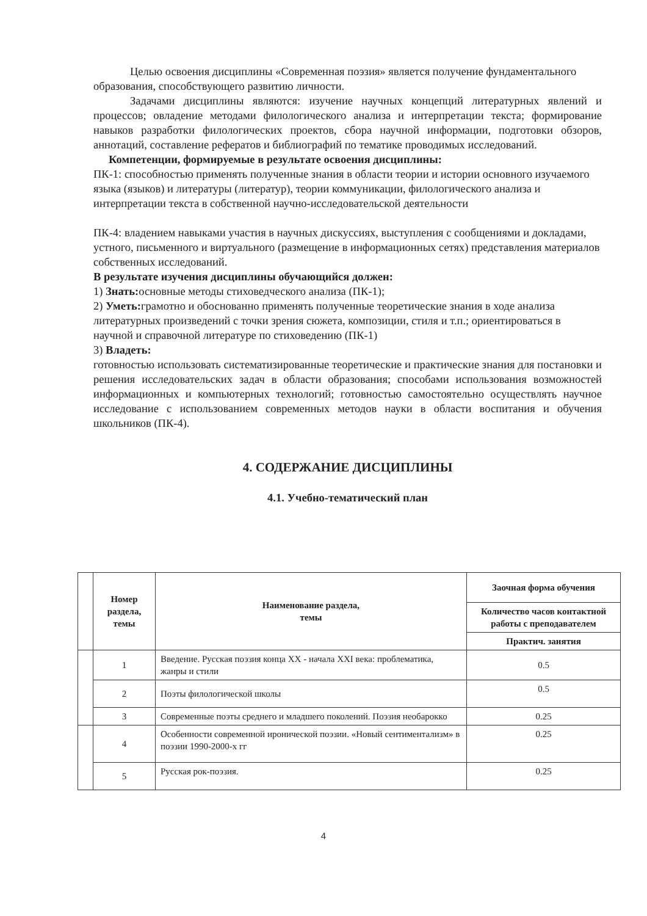Целью освоения дисциплины «Современная поэзия» является получение фундаментального образования, способствующего развитию личности.
Задачами дисциплины являются: изучение научных концепций литературных явлений и процессов; овладение методами филологического анализа и интерпретации текста; формирование навыков разработки филологических проектов, сбора научной информации, подготовки обзоров, аннотаций, составление рефератов и библиографий по тематике проводимых исследований.
Компетенции, формируемые в результате освоения дисциплины:
ПК-1: способностью применять полученные знания в области теории и истории основного изучаемого языка (языков) и литературы (литератур), теории коммуникации, филологического анализа и интерпретации текста в собственной научно-исследовательской деятельности
ПК-4: владением навыками участия в научных дискуссиях, выступления с сообщениями и докладами, устного, письменного и виртуального (размещение в информационных сетях) представления материалов собственных исследований.
В результате изучения дисциплины обучающийся должен:
1) Знать: основные методы стиховедческого анализа (ПК-1);
2) Уметь: грамотно и обоснованно применять полученные теоретические знания в ходе анализа литературных произведений с точки зрения сюжета, композиции, стиля и т.п.; ориентироваться в научной и справочной литературе по стиховедению (ПК-1)
3) Владеть:
готовностью использовать систематизированные теоретические и практические знания для постановки и решения исследовательских задач в области образования; способами использования возможностей информационных и компьютерных технологий; готовностью самостоятельно осуществлять научное исследование с использованием современных методов науки в области воспитания и обучения школьников (ПК-4).
4. СОДЕРЖАНИЕ ДИСЦИПЛИНЫ
4.1. Учебно-тематический план
| | Номер раздела, темы | Наименование раздела, темы | Заочная форма обучения |
| | | | Количество часов контактной работы с преподавателем |
| | | | Практич. занятия |
| | 1 | Введение. Русская поэзия конца XX - начала XXI века: проблематика, жанры и стили | 0.5 |
| | 2 | Поэты филологической школы | 0.5 |
| | 3 | Современные поэты среднего и младшего поколений. Поэзия необарокко | 0.25 |
| | 4 | Особенности современной иронической поэзии. «Новый сентиментализм» в поэзии 1990-2000-х гг | 0.25 |
| | 5 | Русская рок-поэзия. | 0.25 |
4